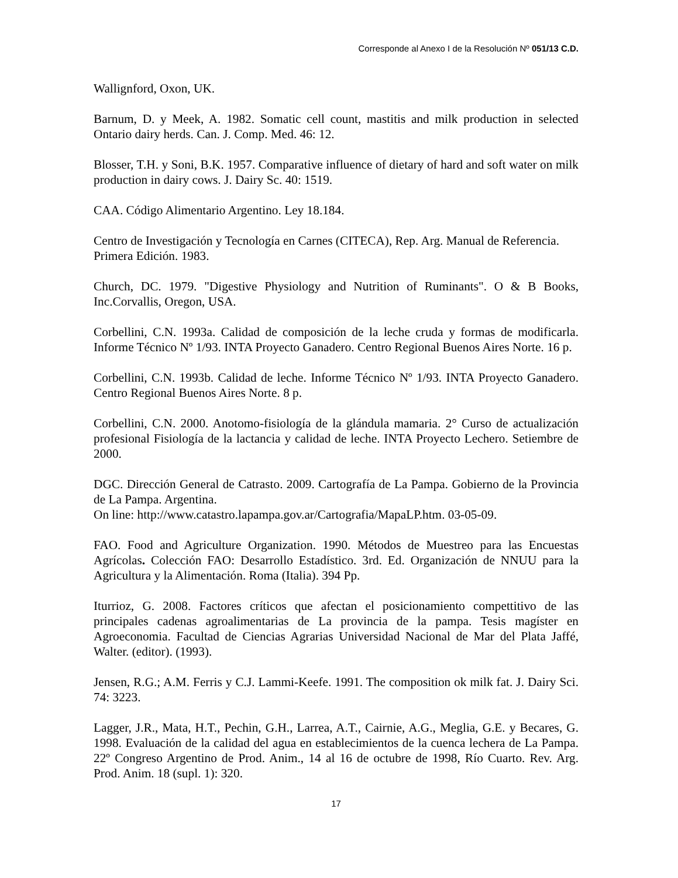Corresponde al Anexo I de la Resolución Nº 051/13 C.D.
Wallignford, Oxon, UK.
Barnum, D. y Meek, A. 1982. Somatic cell count, mastitis and milk production in selected Ontario dairy herds. Can. J. Comp. Med. 46: 12.
Blosser, T.H. y Soni, B.K. 1957. Comparative influence of dietary of hard and soft water on milk production in dairy cows. J. Dairy Sc. 40: 1519.
CAA. Código Alimentario Argentino. Ley 18.184.
Centro de Investigación y Tecnología en Carnes (CITECA), Rep. Arg. Manual de Referencia. Primera Edición. 1983.
Church, DC. 1979. "Digestive Physiology and Nutrition of Ruminants". O & B Books, Inc.Corvallis, Oregon, USA.
Corbellini, C.N. 1993a. Calidad de composición de la leche cruda y formas de modificarla. Informe Técnico Nº 1/93. INTA Proyecto Ganadero. Centro Regional Buenos Aires Norte. 16 p.
Corbellini, C.N. 1993b. Calidad de leche. Informe Técnico Nº 1/93. INTA Proyecto Ganadero. Centro Regional Buenos Aires Norte. 8 p.
Corbellini, C.N. 2000. Anotomo-fisiología de la glándula mamaria. 2° Curso de actualización profesional Fisiología de la lactancia y calidad de leche. INTA Proyecto Lechero. Setiembre de 2000.
DGC. Dirección General de Catrasto. 2009. Cartografía de La Pampa. Gobierno de la Provincia de La Pampa. Argentina.
On line: http://www.catastro.lapampa.gov.ar/Cartografia/MapaLP.htm. 03-05-09.
FAO. Food and Agriculture Organization. 1990. Métodos de Muestreo para las Encuestas Agrícolas. Colección FAO: Desarrollo Estadístico. 3rd. Ed. Organización de NNUU para la Agricultura y la Alimentación. Roma (Italia). 394 Pp.
Iturrioz, G. 2008. Factores críticos que afectan el posicionamiento compettitivo de las principales cadenas agroalimentarias de La provincia de la pampa. Tesis magíster en Agroeconomia. Facultad de Ciencias Agrarias Universidad Nacional de Mar del Plata Jaffé, Walter. (editor). (1993).
Jensen, R.G.; A.M. Ferris y C.J. Lammi-Keefe. 1991. The composition ok milk fat. J. Dairy Sci. 74: 3223.
Lagger, J.R., Mata, H.T., Pechin, G.H., Larrea, A.T., Cairnie, A.G., Meglia, G.E. y Becares, G. 1998. Evaluación de la calidad del agua en establecimientos de la cuenca lechera de La Pampa. 22º Congreso Argentino de Prod. Anim., 14 al 16 de octubre de 1998, Río Cuarto. Rev. Arg. Prod. Anim. 18 (supl. 1): 320.
17